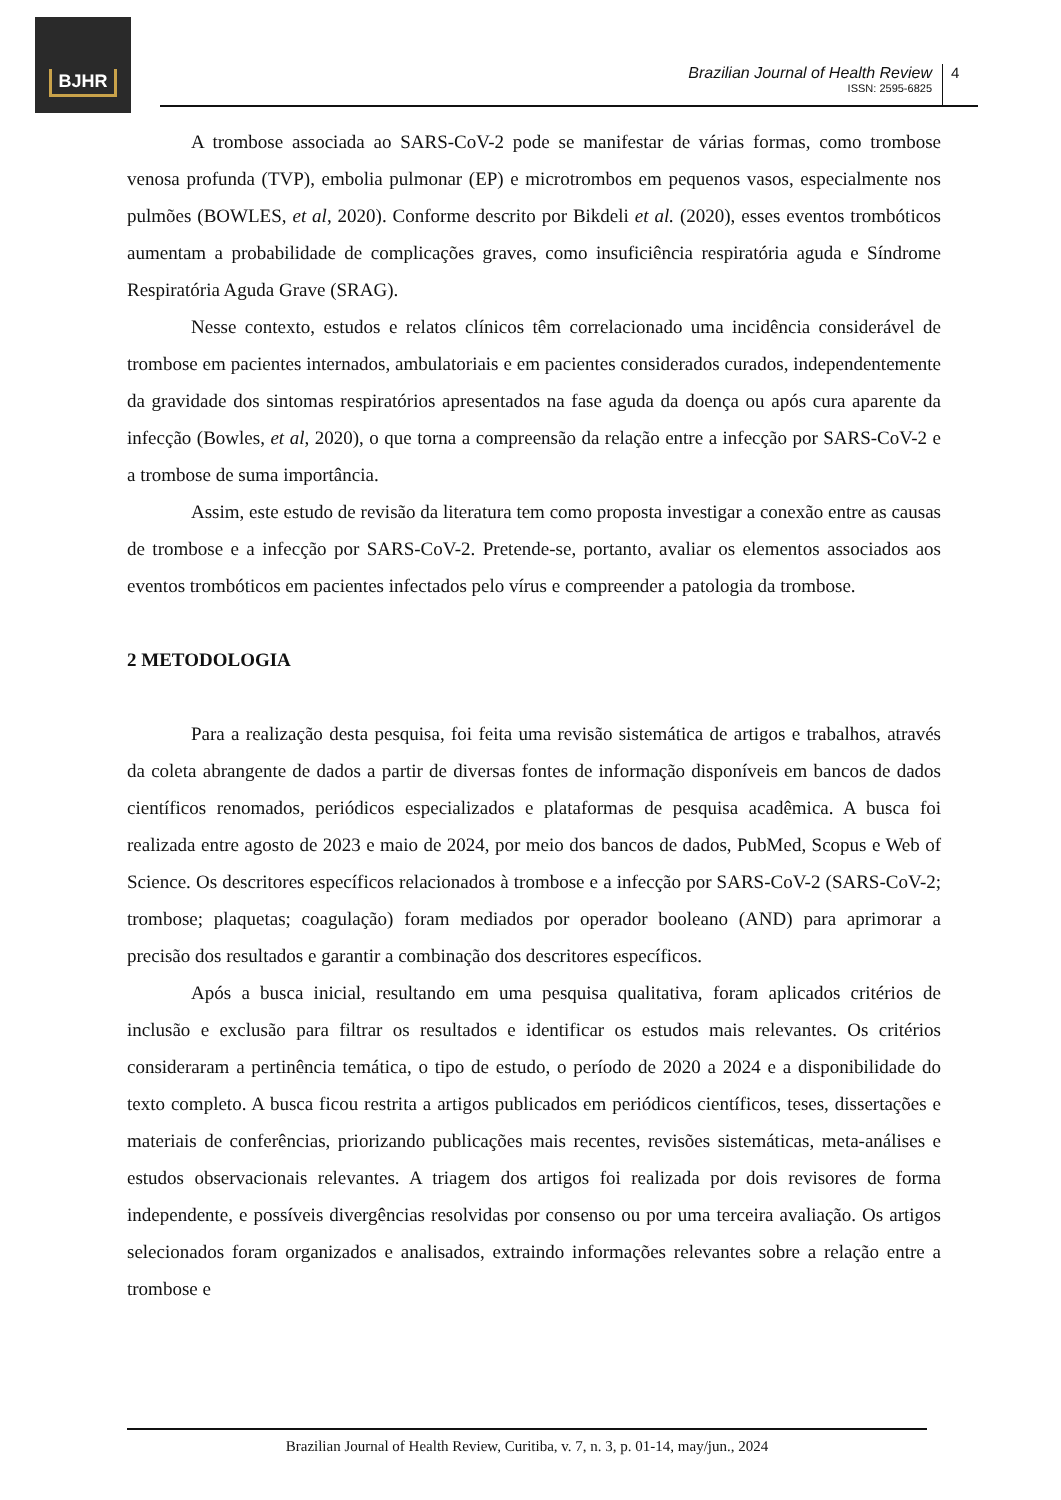BJHR
Brazilian Journal of Health Review
ISSN: 2595-6825
4
A trombose associada ao SARS-CoV-2 pode se manifestar de várias formas, como trombose venosa profunda (TVP), embolia pulmonar (EP) e microtrombos em pequenos vasos, especialmente nos pulmões (BOWLES, et al, 2020). Conforme descrito por Bikdeli et al. (2020), esses eventos trombóticos aumentam a probabilidade de complicações graves, como insuficiência respiratória aguda e Síndrome Respiratória Aguda Grave (SRAG).
Nesse contexto, estudos e relatos clínicos têm correlacionado uma incidência considerável de trombose em pacientes internados, ambulatoriais e em pacientes considerados curados, independentemente da gravidade dos sintomas respiratórios apresentados na fase aguda da doença ou após cura aparente da infecção (Bowles, et al, 2020), o que torna a compreensão da relação entre a infecção por SARS-CoV-2 e a trombose de suma importância.
Assim, este estudo de revisão da literatura tem como proposta investigar a conexão entre as causas de trombose e a infecção por SARS-CoV-2. Pretende-se, portanto, avaliar os elementos associados aos eventos trombóticos em pacientes infectados pelo vírus e compreender a patologia da trombose.
2 METODOLOGIA
Para a realização desta pesquisa, foi feita uma revisão sistemática de artigos e trabalhos, através da coleta abrangente de dados a partir de diversas fontes de informação disponíveis em bancos de dados científicos renomados, periódicos especializados e plataformas de pesquisa acadêmica. A busca foi realizada entre agosto de 2023 e maio de 2024, por meio dos bancos de dados, PubMed, Scopus e Web of Science. Os descritores específicos relacionados à trombose e a infecção por SARS-CoV-2 (SARS-CoV-2; trombose; plaquetas; coagulação) foram mediados por operador booleano (AND) para aprimorar a precisão dos resultados e garantir a combinação dos descritores específicos.
Após a busca inicial, resultando em uma pesquisa qualitativa, foram aplicados critérios de inclusão e exclusão para filtrar os resultados e identificar os estudos mais relevantes. Os critérios consideraram a pertinência temática, o tipo de estudo, o período de 2020 a 2024 e a disponibilidade do texto completo. A busca ficou restrita a artigos publicados em periódicos científicos, teses, dissertações e materiais de conferências, priorizando publicações mais recentes, revisões sistemáticas, meta-análises e estudos observacionais relevantes. A triagem dos artigos foi realizada por dois revisores de forma independente, e possíveis divergências resolvidas por consenso ou por uma terceira avaliação. Os artigos selecionados foram organizados e analisados, extraindo informações relevantes sobre a relação entre a trombose e
Brazilian Journal of Health Review, Curitiba, v. 7, n. 3, p. 01-14, may/jun., 2024